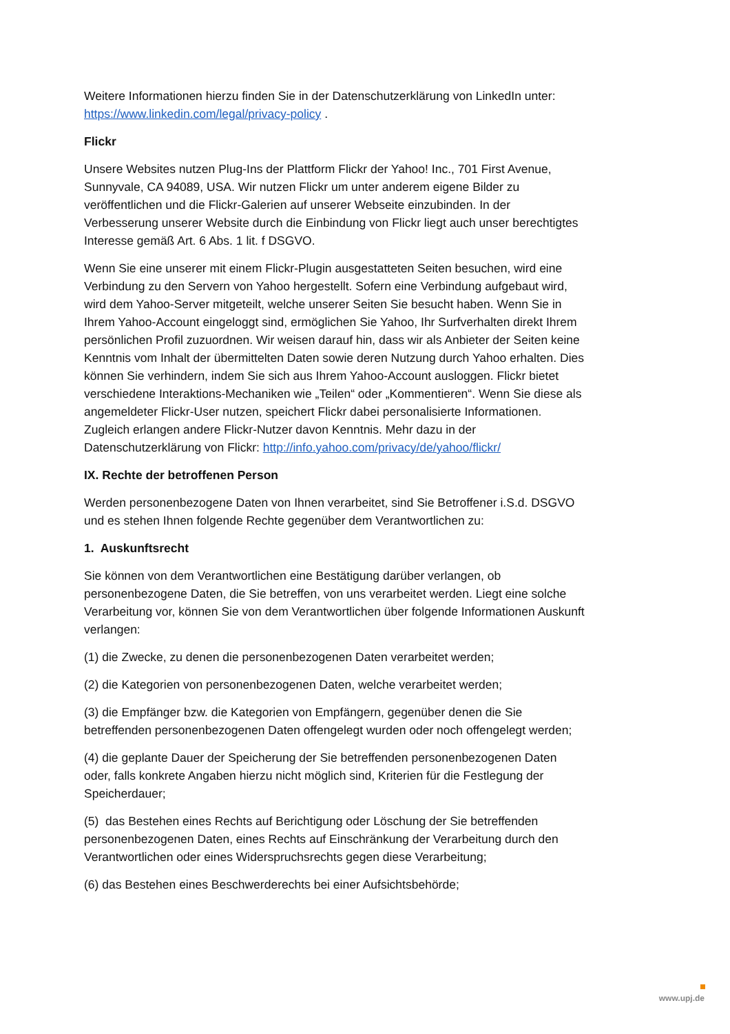Weitere Informationen hierzu finden Sie in der Datenschutzerklärung von LinkedIn unter: https://www.linkedin.com/legal/privacy-policy .
Flickr
Unsere Websites nutzen Plug-Ins der Plattform Flickr der Yahoo! Inc., 701 First Avenue, Sunnyvale, CA 94089, USA. Wir nutzen Flickr um unter anderem eigene Bilder zu veröffentlichen und die Flickr-Galerien auf unserer Webseite einzubinden. In der Verbesserung unserer Website durch die Einbindung von Flickr liegt auch unser berechtigtes Interesse gemäß Art. 6 Abs. 1 lit. f DSGVO.
Wenn Sie eine unserer mit einem Flickr-Plugin ausgestatteten Seiten besuchen, wird eine Verbindung zu den Servern von Yahoo hergestellt. Sofern eine Verbindung aufgebaut wird, wird dem Yahoo-Server mitgeteilt, welche unserer Seiten Sie besucht haben. Wenn Sie in Ihrem Yahoo-Account eingeloggt sind, ermöglichen Sie Yahoo, Ihr Surfverhalten direkt Ihrem persönlichen Profil zuzuordnen. Wir weisen darauf hin, dass wir als Anbieter der Seiten keine Kenntnis vom Inhalt der übermittelten Daten sowie deren Nutzung durch Yahoo erhalten. Dies können Sie verhindern, indem Sie sich aus Ihrem Yahoo-Account ausloggen. Flickr bietet verschiedene Interaktions-Mechaniken wie „Teilen“ oder „Kommentieren“. Wenn Sie diese als angemeldeter Flickr-User nutzen, speichert Flickr dabei personalisierte Informationen. Zugleich erlangen andere Flickr-Nutzer davon Kenntnis. Mehr dazu in der Datenschutzerklärung von Flickr: http://info.yahoo.com/privacy/de/yahoo/flickr/
IX. Rechte der betroffenen Person
Werden personenbezogene Daten von Ihnen verarbeitet, sind Sie Betroffener i.S.d. DSGVO und es stehen Ihnen folgende Rechte gegenüber dem Verantwortlichen zu:
1. Auskunftsrecht
Sie können von dem Verantwortlichen eine Bestätigung darüber verlangen, ob personenbezogene Daten, die Sie betreffen, von uns verarbeitet werden. Liegt eine solche Verarbeitung vor, können Sie von dem Verantwortlichen über folgende Informationen Auskunft verlangen:
(1) die Zwecke, zu denen die personenbezogenen Daten verarbeitet werden;
(2) die Kategorien von personenbezogenen Daten, welche verarbeitet werden;
(3) die Empfänger bzw. die Kategorien von Empfängern, gegenüber denen die Sie betreffenden personenbezogenen Daten offengelegt wurden oder noch offengelegt werden;
(4) die geplante Dauer der Speicherung der Sie betreffenden personenbezogenen Daten oder, falls konkrete Angaben hierzu nicht möglich sind, Kriterien für die Festlegung der Speicherdauer;
(5) das Bestehen eines Rechts auf Berichtigung oder Löschung der Sie betreffenden personenbezogenen Daten, eines Rechts auf Einschränkung der Verarbeitung durch den Verantwortlichen oder eines Widerspruchsrechts gegen diese Verarbeitung;
(6) das Bestehen eines Beschwerderechts bei einer Aufsichtsbehörde;
www.upj.de